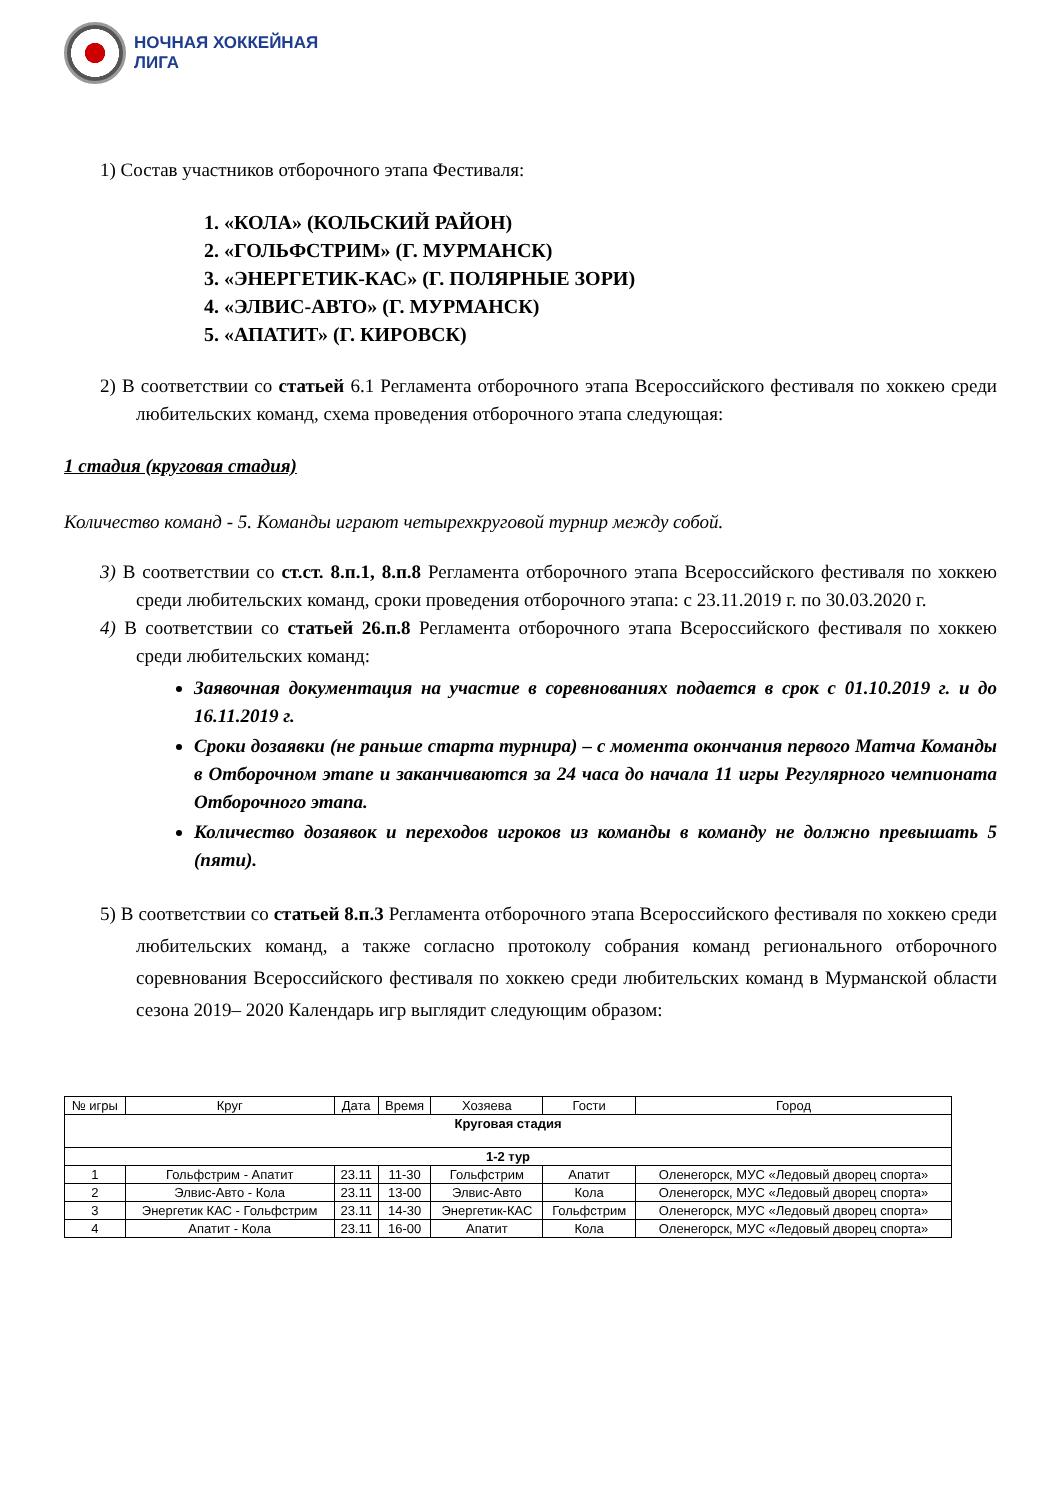НОЧНАЯ ХОККЕЙНАЯ
ЛИГА
1) Состав участников отборочного этапа Фестиваля:
1. «КОЛА» (КОЛЬСКИЙ РАЙОН)
2. «ГОЛЬФСТРИМ» (Г. МУРМАНСК)
3. «ЭНЕРГЕТИК-КАС» (Г. ПОЛЯРНЫЕ ЗОРИ)
4. «ЭЛВИС-АВТО» (Г. МУРМАНСК)
5. «АПАТИТ» (Г. КИРОВСК)
2) В соответствии со статьей 6.1 Регламента отборочного этапа Всероссийского фестиваля по хоккею среди любительских команд, схема проведения отборочного этапа следующая:
1 стадия (круговая стадия)
Количество команд - 5. Команды играют четырехкруговой турнир между собой.
3) В соответствии со ст.ст. 8.п.1, 8.п.8 Регламента отборочного этапа Всероссийского фестиваля по хоккею среди любительских команд, сроки проведения отборочного этапа: с 23.11.2019 г. по 30.03.2020 г.
4) В соответствии со статьей 26.п.8 Регламента отборочного этапа Всероссийского фестиваля по хоккею среди любительских команд:
Заявочная документация на участие в соревнованиях подается в срок с 01.10.2019 г. и до 16.11.2019 г.
Сроки дозаявки (не раньше старта турнира) – с момента окончания первого Матча Команды в Отборочном этапе и заканчиваются за 24 часа до начала 11 игры Регулярного чемпионата Отборочного этапа.
Количество дозаявок и переходов игроков из команды в команду не должно превышать 5 (пяти).
5) В соответствии со статьей 8.п.3 Регламента отборочного этапа Всероссийского фестиваля по хоккею среди любительских команд, а также согласно протоколу собрания команд регионального отборочного соревнования Всероссийского фестиваля по хоккею среди любительских команд в Мурманской области сезона 2019– 2020 Календарь игр выглядит следующим образом:
| № игры | Круг | Дата | Время | Хозяева | Гости | Город |
| --- | --- | --- | --- | --- | --- | --- |
| Круговая стадия | | | | | | |
| 1-2 тур | | | | | | |
| 1 | Гольфстрим - Апатит | 23.11 | 11-30 | Гольфстрим | Апатит | Оленегорск, МУС «Ледовый дворец спорта» |
| 2 | Элвис-Авто - Кола | 23.11 | 13-00 | Элвис-Авто | Кола | Оленегорск, МУС «Ледовый дворец спорта» |
| 3 | Энергетик КАС - Гольфстрим | 23.11 | 14-30 | Энергетик-КАС | Гольфстрим | Оленегорск, МУС «Ледовый дворец спорта» |
| 4 | Апатит - Кола | 23.11 | 16-00 | Апатит | Кола | Оленегорск, МУС «Ледовый дворец спорта» |